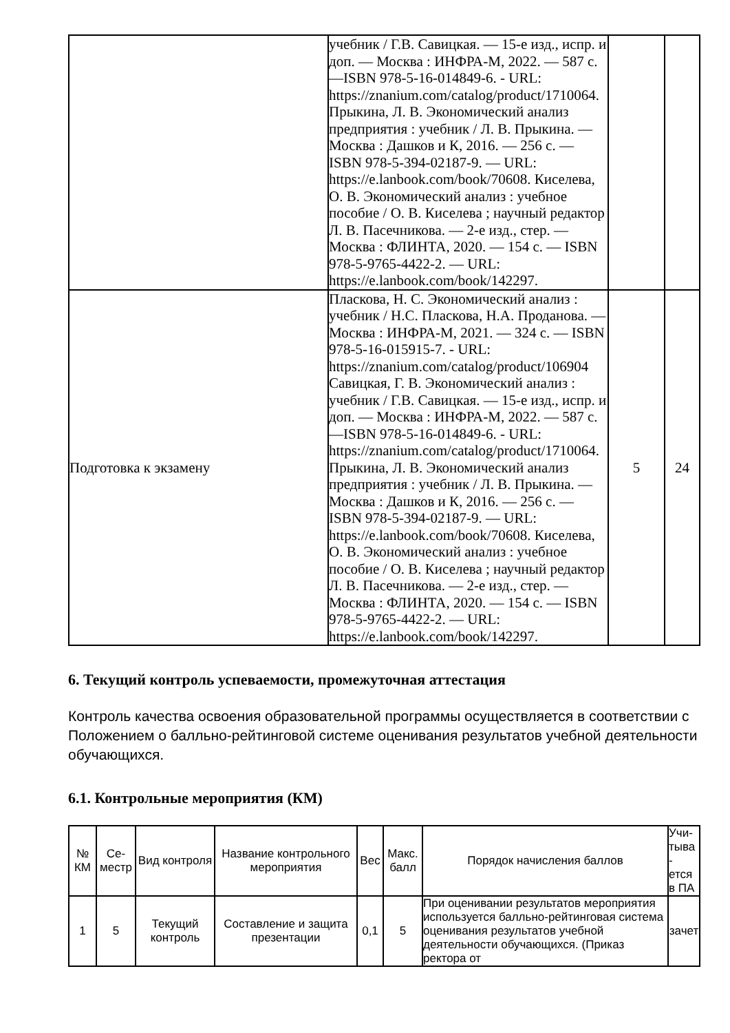| | учебник / Г.В. Савицкая. — 15-е изд., испр. и доп. — Москва : ИНФРА-М, 2022. — 587 с. —ISBN 978-5-16-014849-6. - URL: https://znanium.com/catalog/product/1710064. Прыкина, Л. В. Экономический анализ предприятия : учебник / Л. В. Прыкина. — Москва : Дашков и К, 2016. — 256 с. — ISBN 978-5-394-02187-9. — URL: https://e.lanbook.com/book/70608. Киселева, О. В. Экономический анализ : учебное пособие / О. В. Киселева ; научный редактор Л. В. Пасечникова. — 2-е изд., стер. — Москва : ФЛИНТА, 2020. — 154 с. — ISBN 978-5-9765-4422-2. — URL: https://e.lanbook.com/book/142297. | | |
| Подготовка к экзамену | Пласкова, Н. С. Экономический анализ : учебник / Н.С. Пласкова, Н.А. Проданова. — Москва : ИНФРА-М, 2021. — 324 с. — ISBN 978-5-16-015915-7. - URL: https://znanium.com/catalog/product/106904 Савицкая, Г. В. Экономический анализ : учебник / Г.В. Савицкая. — 15-е изд., испр. и доп. — Москва : ИНФРА-М, 2022. — 587 с. —ISBN 978-5-16-014849-6. - URL: https://znanium.com/catalog/product/1710064. Прыкина, Л. В. Экономический анализ предприятия : учебник / Л. В. Прыкина. — Москва : Дашков и К, 2016. — 256 с. — ISBN 978-5-394-02187-9. — URL: https://e.lanbook.com/book/70608. Киселева, О. В. Экономический анализ : учебное пособие / О. В. Киселева ; научный редактор Л. В. Пасечникова. — 2-е изд., стер. — Москва : ФЛИНТА, 2020. — 154 с. — ISBN 978-5-9765-4422-2. — URL: https://e.lanbook.com/book/142297. | 5 | 24 |
6. Текущий контроль успеваемости, промежуточная аттестация
Контроль качества освоения образовательной программы осуществляется в соответствии с Положением о балльно-рейтинговой системе оценивания результатов учебной деятельности обучающихся.
6.1. Контрольные мероприятия (КМ)
| № КМ | Се-местр | Вид контроля | Название контрольного мероприятия | Вес | Макс. балл | Порядок начисления баллов | Учи-тыва - ется в ПА |
| --- | --- | --- | --- | --- | --- | --- | --- |
| 1 | 5 | Текущий контроль | Составление и защита презентации | 0,1 | 5 | При оценивании результатов мероприятия используется балльно-рейтинговая система оценивания результатов учебной деятельности обучающихся. (Приказ ректора от | зачет |